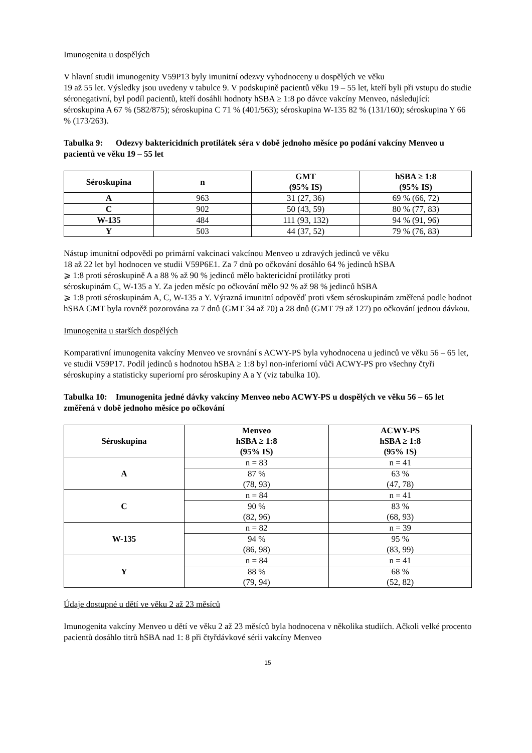Imunogenita u dospělých
V hlavní studii imunogenity V59P13 byly imunitní odezvy vyhodnoceny u dospělých ve věku
19 až 55 let. Výsledky jsou uvedeny v tabulce 9. V podskupině pacientů věku 19 – 55 let, kteří byli při vstupu do studie séronegativní, byl podíl pacientů, kteří dosáhli hodnoty hSBA ≥ 1:8 po dávce vakcíny Menveo, následující: séroskupina A 67 % (582/875); séroskupina C 71 % (401/563); séroskupina W-135 82 % (131/160); séroskupina Y 66 % (173/263).
Tabulka 9: Odezvy baktericidních protilátek séra v době jednoho měsíce po podání vakcíny Menveo u pacientů ve věku 19 – 55 let
| Séroskupina | n | GMT (95% IS) | hSBA ≥ 1:8 (95% IS) |
| --- | --- | --- | --- |
| A | 963 | 31 (27, 36) | 69 % (66, 72) |
| C | 902 | 50 (43, 59) | 80 % (77, 83) |
| W-135 | 484 | 111 (93, 132) | 94 % (91, 96) |
| Y | 503 | 44 (37, 52) | 79 % (76, 83) |
Nástup imunitní odpovědi po primární vakcinaci vakcínou Menveo u zdravých jedinců ve věku
18 až 22 let byl hodnocen ve studii V59P6E1. Za 7 dnů po očkování dosáhlo 64 % jedinců hSBA
⩾ 1:8 proti séroskupině A a 88 % až 90 % jedinců mělo baktericidní protilátky proti
séroskupinám C, W-135 a Y. Za jeden měsíc po očkování mělo 92 % až 98 % jedinců hSBA
⩾ 1:8 proti séroskupinám A, C, W-135 a Y. Výrazná imunitní odpověď proti všem séroskupinám změřená podle hodnot hSBA GMT byla rovněž pozorována za 7 dnů (GMT 34 až 70) a 28 dnů (GMT 79 až 127) po očkování jednou dávkou.
Imunogenita u starších dospělých
Komparativní imunogenita vakcíny Menveo ve srovnání s ACWY-PS byla vyhodnocena u jedinců ve věku 56 – 65 let, ve studii V59P17. Podíl jedinců s hodnotou hSBA ≥ 1:8 byl non-inferiorní vůči ACWY-PS pro všechny čtyři séroskupiny a statisticky superiorní pro séroskupiny A a Y (viz tabulka 10).
Tabulka 10: Imunogenita jedné dávky vakcíny Menveo nebo ACWY-PS u dospělých ve věku 56 – 65 let změřená v době jednoho měsíce po očkování
| Séroskupina | Menveo hSBA ≥ 1:8 (95% IS) | ACWY-PS hSBA ≥ 1:8 (95% IS) |
| --- | --- | --- |
| A | n = 83 | n = 41 |
| | 87 % (78, 93) | 63 % (47, 78) |
| C | n = 84 | n = 41 |
| | 90 % (82, 96) | 83 % (68, 93) |
| W-135 | n = 82 | n = 39 |
| | 94 % (86, 98) | 95 % (83, 99) |
| Y | n = 84 | n = 41 |
| | 88 % (79, 94) | 68 % (52, 82) |
Údaje dostupné u dětí ve věku 2 až 23 měsíců
Imunogenita vakcíny Menveo u dětí ve věku 2 až 23 měsíců byla hodnocena v několika studiích. Ačkoli velké procento pacientů dosáhlo titrů hSBA nad 1: 8 při čtyřdávkové sérii vakcíny Menveo
15